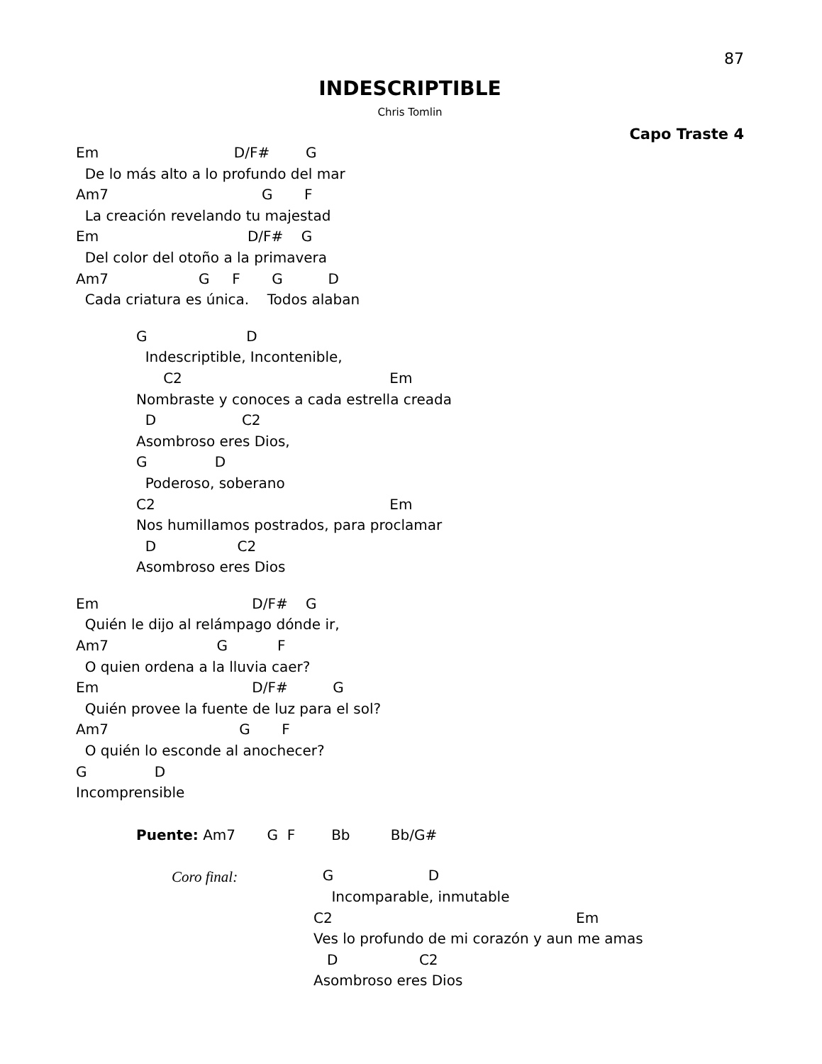87
INDESCRIPTIBLE
Chris Tomlin
Capo Traste 4
Em                              D/F#        G
  De lo más alto a lo profundo del mar
Am7                                  G       F
  La creación revelando tu majestad
Em                                 D/F#    G
  Del color del otoño a la primavera
Am7                    G     F       G          D
  Cada criatura es única.    Todos alaban
G                      D
  Indescriptible, Incontenible,
      C2                                              Em
Nombraste y conoces a cada estrella creada
  D                   C2
Asombroso eres Dios,
G               D
  Poderoso, soberano
C2                                                    Em
Nos humillamos postrados, para proclamar
  D                  C2
Asombroso eres Dios
Em                                  D/F#    G
  Quién le dijo al relámpago dónde ir,
Am7                        G           F
  O quien ordena a la lluvia caer?
Em                                  D/F#          G
  Quién provee la fuente de luz para el sol?
Am7                             G       F
  O quién lo esconde al anochecer?
G               D
Incomprensible
Puente: Am7       G  F        Bb         Bb/G#
Coro final:
  G                     D
    Incomparable, inmutable
C2                                                      Em
Ves lo profundo de mi corazón y aun me amas
   D                  C2
Asombroso eres Dios